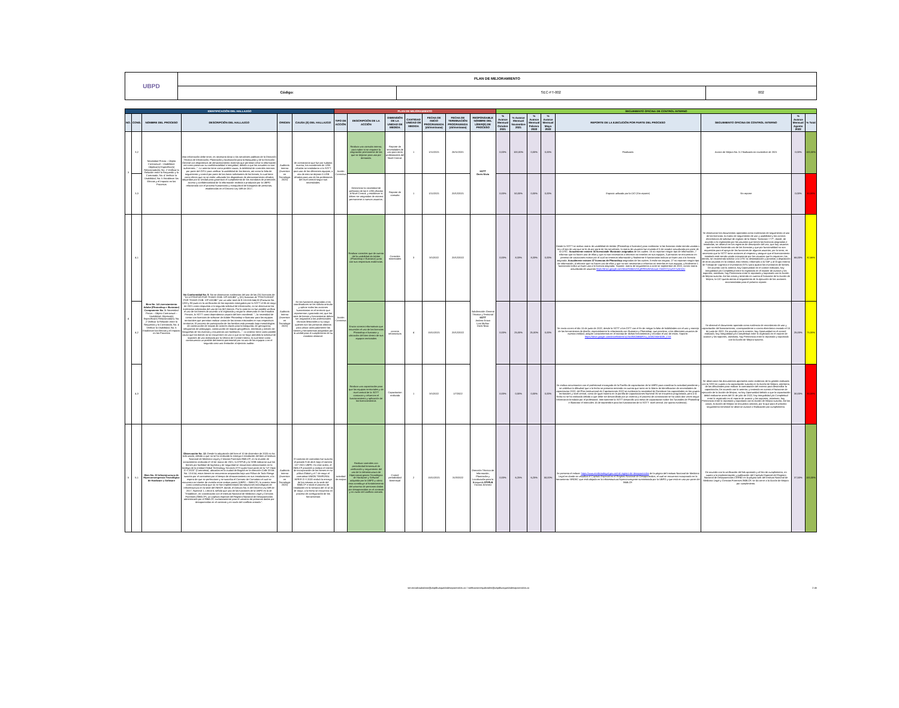| UBPD | PLAN DE MEJORAMIENTO | | |
| | Código: | SEC-FT-002 | 002 |
| IDENTIFICACIÓN DEL HALLAZGO | | | | | | PLAN DE MEJORAMIENTO | | | | | | | SEGUIMIENTO OFICINA DE CONTROL INTERNO | | | | | | | |
| --- | --- | --- | --- | --- | --- | --- | --- | --- | --- | --- | --- | --- | --- | --- | --- | --- | --- | --- | --- | --- |
| NO. | CONS. | NOMBRE DEL PROCESO | DESCRIPCIÓN DEL HALLAZGO | ORIGEN | CAUSA (S) DEL HALLAZGO | TIPO DE ACCIÓN | DESCRIPCIÓN DE LA ACCIÓN | DIMENSIÓN DE LA UNIDAD DE MEDIDA | CANTIDAD UNIDAD DE MEDIDA | FECHA DE INICIO PROGRAMADA (dd/mm/aaaa) | FECHA DE TERMINACIÓN PROGRAMADA (dd/mm/aaaa) | RESPONSABLE NOMBRE DEL LÍDER(S) DE PROCESO | % Avance Mensual Octubre 2021 | % Avance Mensual Noviembre 2021 | % Avance Mensual Febrero 2022 | % Avance Mensual Mayo 2022 | REPORTE DE LA EJECUCIÓN POR PARTE DEL PROCESO | SEGUIMIENTO OFICINA DE CONTROL INTERNO | % Avance Mensual Agosto 2022 | % Total |
| 3 | 3,2 | Necesidad Previa – Objeto Contractual – Usabilidad. Objetivo(s) Específico(s) Relacionado(s): No. 2 Verificar la Relación entre lo Requerido y lo Contratado, No. 4 Verificar la Usabilidad, No. 5 Establecer los Efectos y el Impacto en los Procesos | esta información debe tener, es necesario dotar a los servidores públicos de la Dirección Técnica de Información, Planeación y localización para la Búsqueda y de la Dirección General con dispositivos de almacenamiento externos que permitan cifrar la información así como preservar su confidencialidad e integridad, debido a que los actuales no son suficientes...". Lo anterior tiene como posible causa, la debilidad de controles internos por parte del GITLI para verificar la usabilidad de los bienes, así como la falta de seguimiento y control por parte de las áreas solicitantes de los bienes, lo cual tiene como efecto que no se estén utilizando los dispositivos de almacenamiento cifrados adquiridos por la Unidad para garantizar el cumplimiento de los mandatos de protección, acceso y confidencialidad de la información recibida o producida por la UBPD relacionada con el proceso humanitario y extrajudicial de búsqueda de personas, establecidos en el Decreto Ley 589 de 2017. | Auditoria Interna (Inversion en Tecnologia 2020) | de contratacion que fue por subasta inversa, los excedentes de USB cifradas se trasladaron a la SGTT para uso de los diferentes equipos, a raiz de esto se dejaron 5 USB cifradas para uso de los profesiones del nivel central segun sus necesidades. | Acción Correctiva | Realizar una consulta interna, para saber si se requiere la asignación permanente de las que se dejaron para uso por demanda. | Reporte de necesidades de uso para otros profesionales del Nivel Central. | 1 | 1/11/2021 | 26/11/2021 | SGTT Doris Nivia | 0,00% | 100,00% | 0,00% | 0,00% | Finalizada | Accion de Mejora No. 3.2 finalizada en noviembre de 2021 | 0,00% | 100,00% |
| | 3,3 | | | | | | Determinar la necesidad de préstamo de las 5 USB cifradas al Nivel Central, y establecer si deben ser asignadas de manera permanente a nuevos usuarios. | Reporte de consulta | 1 | 1/11/2021 | 20/12/2021 | | 0,00% | 50,00% | 0,00% | 0,00% | Espacio utilizado por la OCI (Sin reporte) | Sin reporte | 0,00% | 50,00% |
| 4 | 4,1 | Bien No. 14 Licenciamiento Adobe (Photoshop e Illustrator) Componente No. 3: Necesidad Previa – Objeto Contractual – Usabilidad. Objetivo(s) Específico(s) Relacionado(s): No. 2 Verificar la Relación entre lo Requerido y lo Contratado, No. 4 Verificar la Usabilidad, No. 5 Establecer los Efectos y el Impacto en los Procesos | No Conformidad No. 5: No se observaron evidencias del uso de las (31) licencias de "ILLUSTRATOR FOR TEAMS GOB. VIP ADOBE" y (31) licencias de "PHOTOSHOP FOR TEAMS GOB. VIP ADOBE" por un valor total de $ 116.516.544,00 (Facturas No. 1283 y 90 pues en la verificación de los soportes entregados por la SGTT el 05 de mayo de 2021 como respuesta a la segunda solicitud de información, no se observaron las evidencias solicitadas del uso de los (62) bienes. Por lo anterior no fue posible verificar el uso de los bienes de acuerdo a lo registrado y según lo observado en los Estudios Previos, la SGTT como dependencia usuaria del bien manifestó: "...la necesidad de contar con licencias de software de Adobe Photoshop e Ilustrator para los equipos territoriales que permitan realizar varias de las tareas misionales en sus respectivos territorios. El proceso de participación de las familias está pensado bajo metodologías de construcción de mapas de actores claves para la búsqueda, de genograma, infogramas de pedagogía, construcción de mapas geográficos, temáticos y edición de fotografías de los eventos y encuentros con familiares...". Lo anterior tiene como posible causa que los bienes no se encuentren en uso o que no se haya atendido la solicitud de soportes de uso realizada por la Oficina de Control Interno, lo cual tiene como consecuencia un posible detrimento patrimonial por no uso de los equipos o en el segundo caso una limitación al ejercicio auditor. | Auditoria Interna (Inversion en Tecnologia 2020) | En las funciones asignadas a los coordinadores se les solicita articular y aplicar todas las acciones humanitarias en el territorio que representan, ignorando así, que los usos de bienes y herramientas deben ser asignados a los profesionales técnicos Misionales a su cargo quienes son las personas idóneas para utilizar adecuadamente los bienes y herramientas adquiridas por la unidad para el cumplimiento de su mandato misional. | Acción Correctiva | Realizar controles que de cuenta del la usabilidad de Adobe (Photoshop e Illustrator) junto con sus respectivas evidencias. | Controles trimestrales | 3 | 3/1/2022 | 20/12/2022 | Subdirección General Técnica y Territorial SGTT Andrea Erazo Lina Muñoz Doris Nivia | 0,00% | 8,33% | 8,33% | 0,00% | Desde la SGTT se realiza matriz de usabilidad de Adobe (Photoshop e Ilustrator) para evidenciar si las licencias están siendo usadas o no y el tipo de uso que se le da por parte de los servidores, la matriz de usuarios fue enviada el 5 de octubre actualizada por parte de la OTIC. Actualmente existen 34 licenciasde Illustrator asignadas de los cuales: 16 no reportan ningún tipo de información, 7 informar que no hacen uso de ellas y que no son necesarias o informan no tenerlas en sus equipos, 3 personas se encuentran en permiso de vacaciones motivo por el cual no tenemos información y finalmente 8 funcionarios indican un buen uso a la licencia asignada. Actualmente existen 37 licencias de Photoshop asignadas de los cuales: 3 están sin asignar, 27 no reportan ningún tipo de información, 4 informar que no hacen uso de ellas y que no son necesarias o informan no tenerlas en sus equipos, y finalmente 1 funcionario indica un buen uso a la licencia asignada. Soporte: matriz de seguimiento a corte se septiembre de 2022, correo matriz actualizada de usuarios https://drive.google.com/drive/folders/1EglHRMxWmAzwzLYirmGCQcwXX7u3mQ1r | Se observaron los documentos aportados como evidencias de seguimiento al uso de las licencias, la matriz de seguimiento de uso y usabilidad y los correos electrónicos de solicitud de registro de la Matriz "licencias I Y P", donde, de acuerdo a lo registrados por los usuarios que tienen las licencias asignadas e instaladas, se observó en los registros de descripción del uso, que hay usuarios que no están haciendo uso de las licencias y que por funcionalidad no son requeridas para el apoyo de las funciones de algunos usuarios, por lo tanto, es necesario que la SGTT tome acciones al respecto y asegure que el licenciamiento instalado está siendo usado únicamente por los usuarios que lo requieren, las demás, se recomienda solicitar a la OTIC la desinstalación y ponerlas a disposición de otros usuarios en la Unidad, esto mismo, informarlo a la SAF y al Grupo Interno de Trabajo de Logística e Inventarios GITLI para ajustar los inventarios de bienes; De acuerdo con lo anterior, hay Oportunidad en el control realizado, hay Integralidad y/o Completitud entre lo registrado en el reporte de avance y los soportes, asimismo, hay Pertinencia entre lo reportado y soportado con la Acción de Mejora suscrita. Así las cosas y teniendo en cuenta el horizonte de la Acción de Mejora, la OCI queda atenta al seguimiento de la ejecución de las acciones recomendadas para el próximo reporte. | 66,00% | 82,66% |
| | 4,2 | | | | | | Enviar correos informativos que recuerden el uso de las licencias Photoshop e Ilustrator y ubicación del bien dentro de sus equipos territoriales | correos informativos | 4 | 15/11/2021 | 20/12/2022 | | 0,00% | 25,00% | 25,00% | 0,00% | Se envía correo el día 15 de junio de 2022, desde la SGTT a los GITT con el fin de mitigar la falta de habilidades con el uso y manejo de las herramientas de diseño, especialmente lo relacionado con Illustrator y Photoshop, que permitan, a los diferentes usuarios de nuestra entidad, adquirir conocimientos en el manejo de dichas herramientas y recordar el uso de estas. Soporte: https://drive.google.com/drive/folders/1jV3a3NXAhBbIRXu_O0W23rkKMJlK_CX3 | Se observó el documento aportado como evidencia de recordatorio de uso y capacitación del licenciamiento, correspondiente a correo electrónico enviado el 15 de junio de 2022; De acuerdo con lo anterior, hay Oportunidad en el control realizado, hay Integralidad y/o Completitud entre lo registrado en el reporte de avance y los soportes, asimismo, hay Pertinencia entre lo reportado y soportado con la Acción de Mejora suscrita. | 25,00% | 75,00% |
| | 4,3 | | | | | | Realizar una capacitación para que los equipos territoriales y de nivel central de la SGTT conozcan y refuercen el funcionamiento y aplicación de los licenciamientos | Capacitacion realizada | 1 | 3/1/2022 | 1/7/2022 | | 0,00% | 0,00% | 0,00% | 0,00% | Se realiza conversacion con el profesional encargado de la Parrilla de capacitacion de la UBPD para coordinar la actividad pendiente y se visibiliza la dificultad que a la fecha se presenta teniendo en cuenta que tanto en la Matriz de identificacion de necesidades de capacitacion 2022, del Plan Institucional de Capcitaciones 2022 se evidencia la necesidad de Fortalecer las capacidades en los grupos territoriales y nivel central, como de igual manera en la parrilla de capacitaciones Numeral 35 se encuentra programada, pero a la fecha no se ha realizado debido a que debe ser desarrollada por un externo y el proceso de contratacion se ha caido dos veces segun informacion brindada por el profesional. Internamente la SGTT desarrollo una mesa de capacitacion sobre los Tutoriales de Photoshop e Illustrator el miercoles 15 de septiembre para los funcionarios de la SGTT- nivel central. (se aporta evidencia). | Se observaron los documentos aportados como evidencia de la gestión realizada con la SGH en cuanto a la capacitación suscrita en la Acción de Mejora, asimismo, de las dificultades para realizar la contratación del externo para desarrollar la capacitación; De acuerdo con lo anterior, y teniendo en cuenta el horizonte de ejecución de la Acción de Mejora, no hay Oportunidad debido a que la capacitación debió realizarse antes del 01 de julio de 2022, hay Integralidad y/o Completitud entre lo registrado en el reporte de avance y los soportes, asimismo, hay Pertinencia entre lo reportado y soportado con la Acción de Mejora suscrita. Así las cosas, la Acción de Mejora se encuentra vencida, por lo que para el próximo seguimiento trimestral se observe avance o finalización por cumplimiento. | 30,00% | 30,00% |
| 5 | 5,1 | Bien No. 22 Infraestructura de Hiperconvergencia Tecnológica de Hardware y Software | Observación No. 12: Desde la adquisición del bien el 10 de diciembre de 2020 no ha sido usado, debido a que no se ha realizado la entrega e instalación del bien al Instituto Nacional de Medicina Legal y Ciencias Forenses INMLCF; en la reunión de conocimiento realizada el 18 de marzo de 2021, la DTIPLB y la SGIB indicaron que los bienes por facilidad de logística y de seguridad se encuentran almacenados en la bodega de la entidad Global Technology Services GTS quien hace parte de la "UT Hiper G-S 2020" (Contratista), ubicados en la ciudad de Bogotá en la dirección Calle 33 bis No. 13 A 54, estos bienes se encuentran amparados bajo una Póliza de Todo Riesgo suscrita por el contratista por el tiempo de almacenamiento en sus instalaciones, a la espera de que se perfeccione y se suscriba el Contrato de Comodato el cual se encuentra en trámite de revisión entre ambas partes (UBPD – INMLCF), lo anterior tiene como consecuencia que no se han implementado las soluciones tecnológicas de infraestructura en la sede del INMCF, donde, el Artículo No. 5 del Decreto Ley 589 de 2017, Numeral 1, Literal d, señala que una de las funciones de la UBPD es la de "Establecer, en coordinación con el Instituto Nacional de Medicina Legal y Ciencias Forenses (INMLCF), un capítulo especial del Registro Nacional de Desaparecidos administrado por el INMLCF, exclusivamente para el universo de personas dadas por desaparecidas en el contexto y en razón del conflicto armado.". | Auditoria Interna (Inversion en Tecnologia 2020) | El contrato de comodato fue suscrito el pasado 9 de abril, bajo el número 107-2021-UBPD. En este orden, el INMLCF procedió a realizar el trámite de incorporación de los bienes en su póliza Global y el 7 de mayo el contratista UNIÓN TEMPORAL HIPER G-S 2020 realizó la entrega de los mismos en la sede del INMLCF e inició el proceso de instalación en la semana del 10 al 14 de mayo, a la fecha se encuentra en proceso de configuración de las herramientas | actividad de mejora | Realizar controles con periodicidad bimensual de verificación y seguimiento del uso de la Infraestructura de Hiperconvergencia Tecnológica de Hardware y Software adquirida por la UBPD y cómo esta contribuye al fortalecimiento del universo de personas dadas por desaparecidas en el contexto y en razón del conflicto armado. | Control periodicidad bimensual | 2 | 15/11/2021 | 31/3/2022 | Dirección Técnica de Información, Planeación y Localización para la Búsqueda DTIPLB Viviana Jimenez | 0,00% | 6,25% | 6,25% | 50,00% | Se presenta el enlace: https://www.medicinalegal.gov.co/rnd-registro-de-desaparecidos de la página del Instituto Nacional de Medicina Legal en donde se visualiza el Capítulo Especial en el Registro Nacional de Desaparecidos, el cual se encuentra incorporado en la herramienta SIRDEC que está alojada en la infraestructura hiperconvergente suministrada por la UBPD y que está en uso por parte del INMLCF. | De acuerdo con la verificación del link aportado y al hito de cumplimiento, en cuanto a la implementación y publicación del Capítulo Especial del Registro Nacional de Desaparecidos CERND en la página web del Instituto Nacional de Medicina Legal y Ciencias Forenses INMLCF, se da cierre a la Acción de Mejora por cumplimiento. | 37,50% | 100,00% |
servicioalciudadano@ubpdbusquedadesaparecidos.co / notificacionesjudiciales@ubpdbusquedadesaparecidos.co 2 de